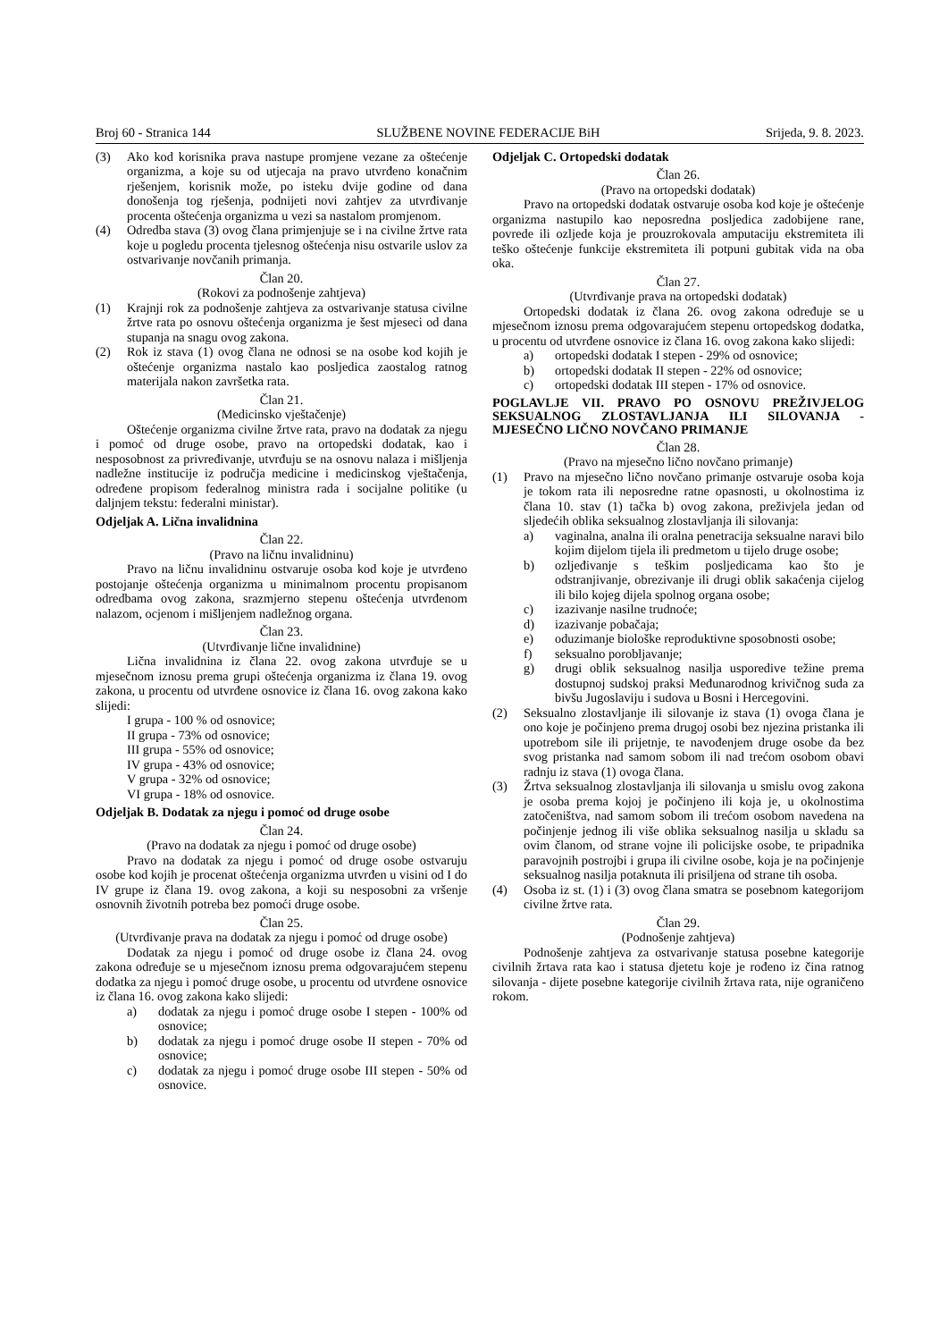Broj 60 - Stranica 144 SLUŽBENE NOVINE FEDERACIJE BiH Srijeda, 9. 8. 2023.
(3) Ako kod korisnika prava nastupe promjene vezane za oštećenje organizma, a koje su od utjecaja na pravo utvrđeno konačnim rješenjem, korisnik može, po isteku dvije godine od dana donošenja tog rješenja, podnijeti novi zahtjev za utvrđivanje procenta oštećenja organizma u vezi sa nastalom promjenom.
(4) Odredba stava (3) ovog člana primjenjuje se i na civilne žrtve rata koje u pogledu procenta tjelesnog oštećenja nisu ostvarile uslov za ostvarivanje novčanih primanja.
Član 20.
(Rokovi za podnošenje zahtjeva)
(1) Krajnji rok za podnošenje zahtjeva za ostvarivanje statusa civilne žrtve rata po osnovu oštećenja organizma je šest mjeseci od dana stupanja na snagu ovog zakona.
(2) Rok iz stava (1) ovog člana ne odnosi se na osobe kod kojih je oštećenje organizma nastalo kao posljedica zaostalog ratnog materijala nakon završetka rata.
Član 21.
(Medicinsko vještačenje)
Oštećenje organizma civilne žrtve rata, pravo na dodatak za njegu i pomoć od druge osobe, pravo na ortopedski dodatak, kao i nesposobnost za privređivanje, utvrđuju se na osnovu nalaza i mišljenja nadležne institucije iz područja medicine i medicinskog vještačenja, određene propisom federalnog ministra rada i socijalne politike (u daljnjem tekstu: federalni ministar).
Odjeljak A. Lična invalidnina
Član 22.
(Pravo na ličnu invalidninu)
Pravo na ličnu invalidninu ostvaruje osoba kod koje je utvrđeno postojanje oštećenja organizma u minimalnom procentu propisanom odredbama ovog zakona, srazmjerno stepenu oštećenja utvrđenom nalazom, ocjenom i mišljenjem nadležnog organa.
Član 23.
(Utvrđivanje lične invalidnine)
Lična invalidnina iz člana 22. ovog zakona utvrđuje se u mjesečnom iznosu prema grupi oštećenja organizma iz člana 19. ovog zakona, u procentu od utvrđene osnovice iz člana 16. ovog zakona kako slijedi:
I grupa - 100 % od osnovice;
II grupa - 73% od osnovice;
III grupa - 55% od osnovice;
IV grupa - 43% od osnovice;
V grupa - 32% od osnovice;
VI grupa - 18% od osnovice.
Odjeljak B. Dodatak za njegu i pomoć od druge osobe
Član 24.
(Pravo na dodatak za njegu i pomoć od druge osobe)
Pravo na dodatak za njegu i pomoć od druge osobe ostvaruju osobe kod kojih je procenat oštećenja organizma utvrđen u visini od I do IV grupe iz člana 19. ovog zakona, a koji su nesposobni za vršenje osnovnih životnih potreba bez pomoći druge osobe.
Član 25.
(Utvrđivanje prava na dodatak za njegu i pomoć od druge osobe)
Dodatak za njegu i pomoć od druge osobe iz člana 24. ovog zakona određuje se u mjesečnom iznosu prema odgovarajućem stepenu dodatka za njegu i pomoć druge osobe, u procentu od utvrđene osnovice iz člana 16. ovog zakona kako slijedi:
a) dodatak za njegu i pomoć druge osobe I stepen - 100% od osnovice;
b) dodatak za njegu i pomoć druge osobe II stepen - 70% od osnovice;
c) dodatak za njegu i pomoć druge osobe III stepen - 50% od osnovice.
Odjeljak C. Ortopedski dodatak
Član 26.
(Pravo na ortopedski dodatak)
Pravo na ortopedski dodatak ostvaruje osoba kod koje je oštećenje organizma nastupilo kao neposredna posljedica zadobijene rane, povrede ili ozljede koja je prouzrokovala amputaciju ekstremiteta ili teško oštećenje funkcije ekstremiteta ili potpuni gubitak vida na oba oka.
Član 27.
(Utvrđivanje prava na ortopedski dodatak)
Ortopedski dodatak iz člana 26. ovog zakona određuje se u mjesečnom iznosu prema odgovarajućem stepenu ortopedskog dodatka, u procentu od utvrđene osnovice iz člana 16. ovog zakona kako slijedi:
a) ortopedski dodatak I stepen - 29% od osnovice;
b) ortopedski dodatak II stepen - 22% od osnovice;
c) ortopedski dodatak III stepen - 17% od osnovice.
POGLAVLJE VII. PRAVO PO OSNOVU PREŽIVJELOG SEKSUALNOG ZLOSTAVLJANJA ILI SILOVANJA - MJESEČNO LIČNO NOVČANO PRIMANJE
Član 28.
(Pravo na mjesečno lično novčano primanje)
(1) Pravo na mjesečno lično novčano primanje ostvaruje osoba koja je tokom rata ili neposredne ratne opasnosti, u okolnostima iz člana 10. stav (1) tačka b) ovog zakona, preživjela jedan od sljedećih oblika seksualnog zlostavljanja ili silovanja:
a) vaginalna, analna ili oralna penetracija seksualne naravi bilo kojim dijelom tijela ili predmetom u tijelo druge osobe;
b) ozljeđivanje s teškim posljedicama kao što je odstranjivanje, obrezivanje ili drugi oblik sakaćenja cijelog ili bilo kojeg dijela spolnog organa osobe;
c) izazivanje nasilne trudnoće;
d) izazivanje pobačaja;
e) oduzimanje biološke reproduktivne sposobnosti osobe;
f) seksualno porobljavanje;
g) drugi oblik seksualnog nasilja usporedive težine prema dostupnoj sudskoj praksi Međunarodnog krivičnog suda za bivšu Jugoslaviju i sudova u Bosni i Hercegovini.
(2) Seksualno zlostavljanje ili silovanje iz stava (1) ovoga člana je ono koje je počinjeno prema drugoj osobi bez njezina pristanka ili upotrebom sile ili prijetnje, te navođenjem druge osobe da bez svog pristanka nad samom sobom ili nad trećom osobom obavi radnju iz stava (1) ovoga člana.
(3) Žrtva seksualnog zlostavljanja ili silovanja u smislu ovog zakona je osoba prema kojoj je počinjeno ili koja je, u okolnostima zatočeništva, nad samom sobom ili trećom osobom navedena na počinjenje jednog ili više oblika seksualnog nasilja u skladu sa ovim članom, od strane vojne ili policijske osobe, te pripadnika paravojnih postrojbi i grupa ili civilne osobe, koja je na počinjenje seksualnog nasilja potaknuta ili prisiljena od strane tih osoba.
(4) Osoba iz st. (1) i (3) ovog člana smatra se posebnom kategorijom civilne žrtve rata.
Član 29.
(Podnošenje zahtjeva)
Podnošenje zahtjeva za ostvarivanje statusa posebne kategorije civilnih žrtava rata kao i statusa djetetu koje je rođeno iz čina ratnog silovanja - dijete posebne kategorije civilnih žrtava rata, nije ograničeno rokom.